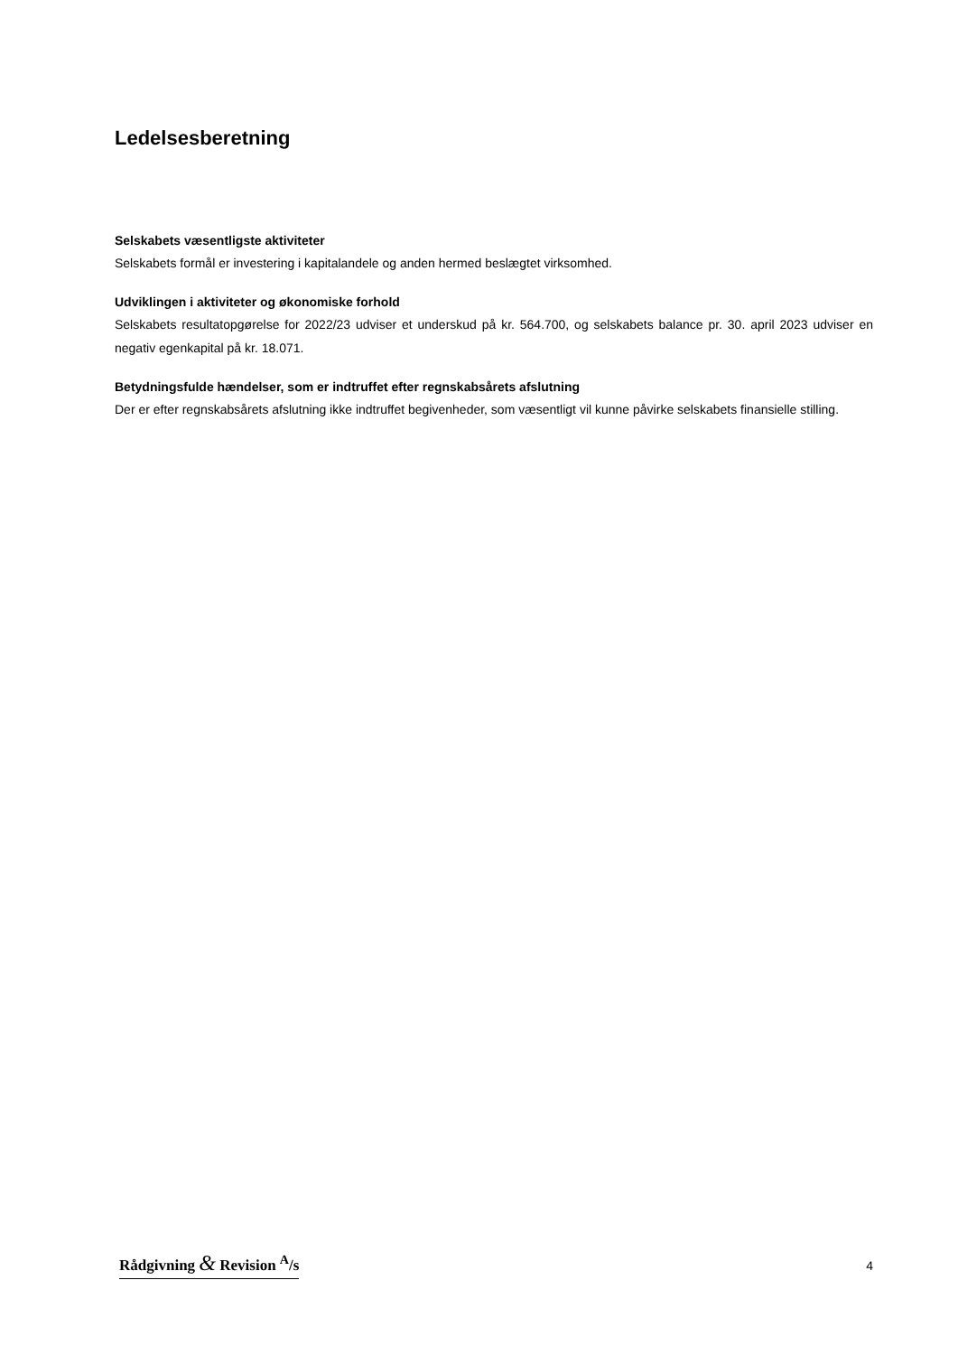Ledelsesberetning
Selskabets væsentligste aktiviteter
Selskabets formål er investering i kapitalandele og anden hermed beslægtet virksomhed.
Udviklingen i aktiviteter og økonomiske forhold
Selskabets resultatopgørelse for 2022/23 udviser et underskud på kr. 564.700, og selskabets balance pr. 30. april 2023 udviser en negativ egenkapital på kr. 18.071.
Betydningsfulde hændelser, som er indtruffet efter regnskabsårets afslutning
Der er efter regnskabsårets afslutning ikke indtruffet begivenheder, som væsentligt vil kunne påvirke selskabets finansielle stilling.
Rådgivning & Revision <sup>A</sup>/s 4